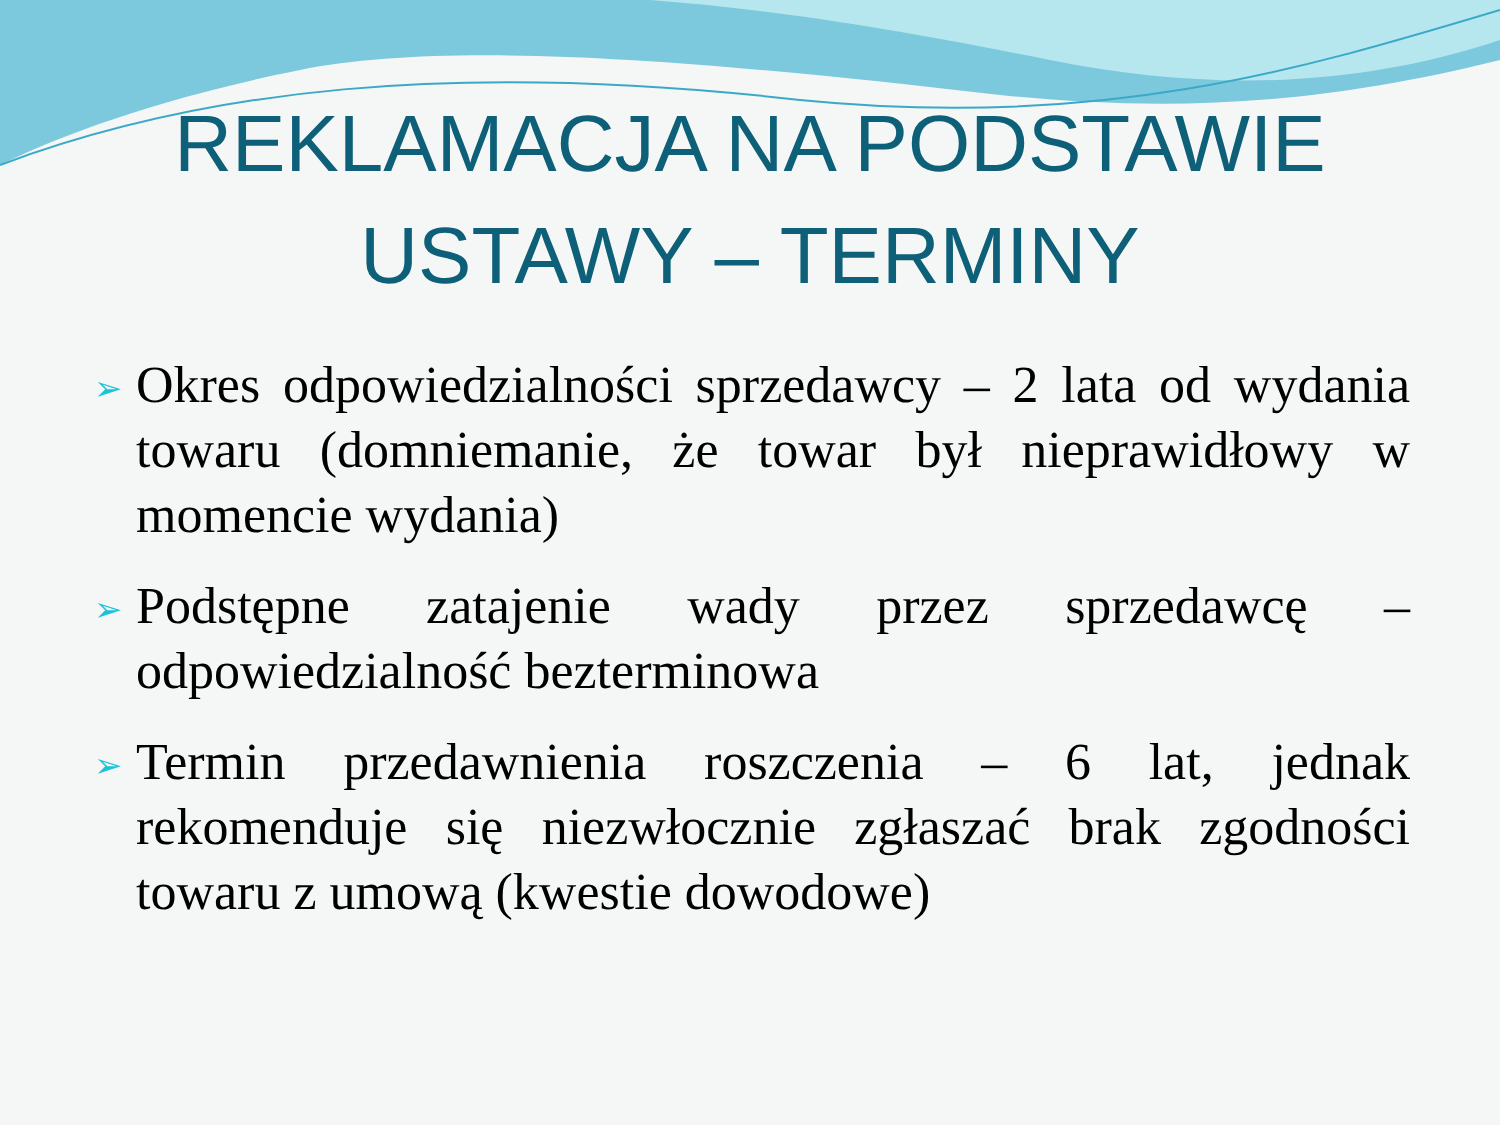REKLAMACJA NA PODSTAWIE
USTAWY – TERMINY
➢ Okres odpowiedzialności sprzedawcy – 2 lata od wydania towaru (domniemanie, że towar był nieprawidłowy w momencie wydania)
➢ Podstępne zatajenie wady przez sprzedawcę – odpowiedzialność bezterminowa
➢ Termin przedawnienia roszczenia – 6 lat, jednak rekomenduje się niezwłocznie zgłaszać brak zgodności towaru z umową (kwestie dowodowe)